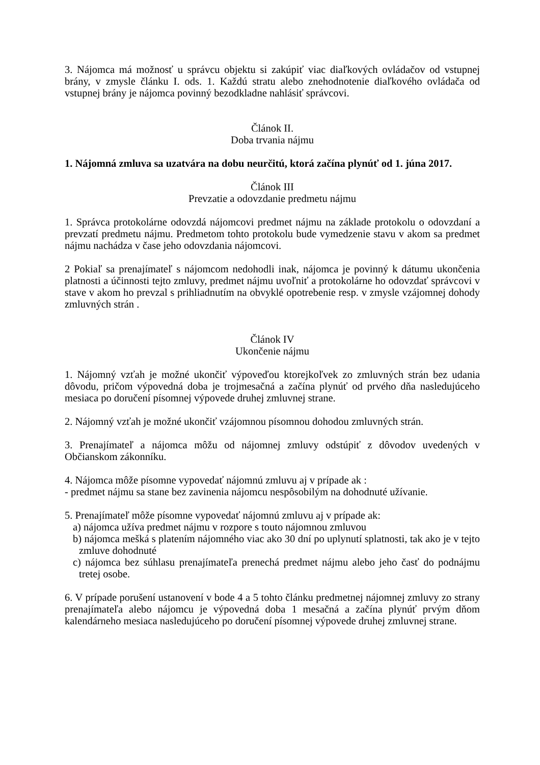3. Nájomca má možnosť u správcu objektu si zakúpiť viac diaľkových ovládačov od vstupnej brány, v zmysle článku I. ods. 1. Každú stratu alebo znehodnotenie diaľkového ovládača od vstupnej brány je nájomca povinný bezodkladne nahlásiť správcovi.
Článok II.
Doba trvania nájmu
1. Nájomná zmluva sa uzatvára na dobu neurčitú, ktorá začína plynúť od 1. júna 2017.
Článok III
Prevzatie a odovzdanie predmetu nájmu
1. Správca protokolárne odovzdá nájomcovi predmet nájmu na základe protokolu o odovzdaní a prevzatí predmetu nájmu. Predmetom tohto protokolu bude vymedzenie stavu v akom sa predmet nájmu nachádza v čase jeho odovzdania nájomcovi.
2 Pokiaľ sa prenajímateľ s nájomcom nedohodli inak, nájomca je povinný k dátumu ukončenia platnosti a účinnosti tejto zmluvy, predmet nájmu uvoľniť a protokolárne ho odovzdať správcovi v stave v akom ho prevzal s prihliadnutím na obvyklé opotrebenie resp. v zmysle vzájomnej dohody zmluvných strán .
Článok IV
Ukončenie nájmu
1. Nájomný vzťah je možné ukončiť výpoveďou ktorejkoľvek zo zmluvných strán bez udania dôvodu, pričom výpovedná doba je trojmesačná a začína plynúť od prvého dňa nasledujúceho mesiaca po doručení písomnej výpovede druhej zmluvnej strane.
2. Nájomný vzťah je možné ukončiť vzájomnou písomnou dohodou zmluvných strán.
3. Prenajímateľ a nájomca môžu od nájomnej zmluvy odstúpiť z dôvodov uvedených v Občianskom zákonníku.
4. Nájomca môže písomne vypovedať nájomnú zmluvu aj v prípade ak :
- predmet nájmu sa stane bez zavinenia nájomcu nespôsobilým na dohodnuté užívanie.
5. Prenajímateľ môže písomne vypovedať nájomnú zmluvu aj v prípade ak:
a) nájomca užíva predmet nájmu v rozpore s touto nájomnou zmluvou
b) nájomca mešká s platením nájomného viac ako 30 dní po uplynutí splatnosti, tak ako je v tejto zmluve dohodnuté
c) nájomca bez súhlasu prenajímateľa prenechá predmet nájmu alebo jeho časť do podnájmu tretej osobe.
6. V prípade porušení ustanovení v bode 4 a 5 tohto článku predmetnej nájomnej zmluvy zo strany prenajímateľa alebo nájomcu je výpovedná doba 1 mesačná a začína plynúť prvým dňom kalendárneho mesiaca nasledujúceho po doručení písomnej výpovede druhej zmluvnej strane.